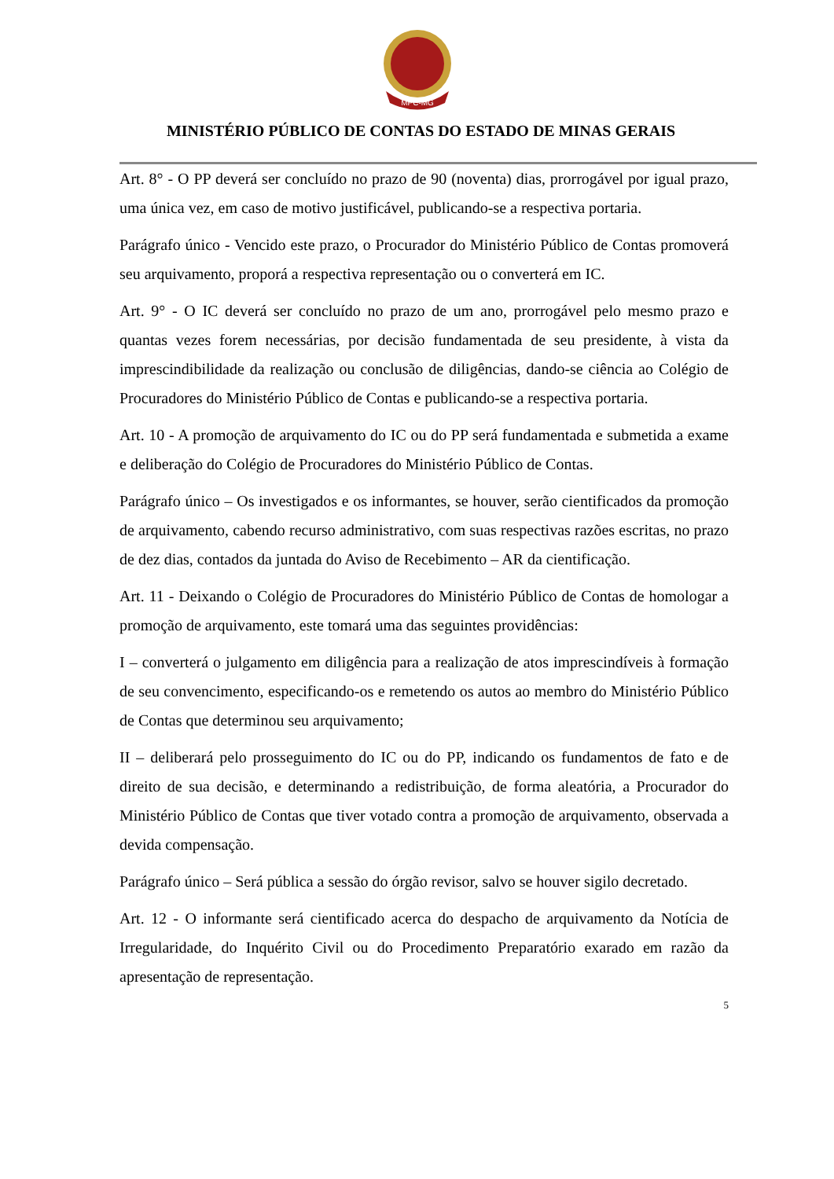MPC-MG
MINISTÉRIO PÚBLICO DE CONTAS DO ESTADO DE MINAS GERAIS
Art. 8° - O PP deverá ser concluído no prazo de 90 (noventa) dias, prorrogável por igual prazo, uma única vez, em caso de motivo justificável, publicando-se a respectiva portaria.
Parágrafo único - Vencido este prazo, o Procurador do Ministério Público de Contas promoverá seu arquivamento, proporá a respectiva representação ou o converterá em IC.
Art. 9° - O IC deverá ser concluído no prazo de um ano, prorrogável pelo mesmo prazo e quantas vezes forem necessárias, por decisão fundamentada de seu presidente, à vista da imprescindibilidade da realização ou conclusão de diligências, dando-se ciência ao Colégio de Procuradores do Ministério Público de Contas e publicando-se a respectiva portaria.
Art. 10 - A promoção de arquivamento do IC ou do PP será fundamentada e submetida a exame e deliberação do Colégio de Procuradores do Ministério Público de Contas.
Parágrafo único – Os investigados e os informantes, se houver, serão cientificados da promoção de arquivamento, cabendo recurso administrativo, com suas respectivas razões escritas, no prazo de dez dias, contados da juntada do Aviso de Recebimento – AR da cientificação.
Art. 11 - Deixando o Colégio de Procuradores do Ministério Público de Contas de homologar a promoção de arquivamento, este tomará uma das seguintes providências:
I – converterá o julgamento em diligência para a realização de atos imprescindíveis à formação de seu convencimento, especificando-os e remetendo os autos ao membro do Ministério Público de Contas que determinou seu arquivamento;
II – deliberará pelo prosseguimento do IC ou do PP, indicando os fundamentos de fato e de direito de sua decisão, e determinando a redistribuição, de forma aleatória, a Procurador do Ministério Público de Contas que tiver votado contra a promoção de arquivamento, observada a devida compensação.
Parágrafo único – Será pública a sessão do órgão revisor, salvo se houver sigilo decretado.
Art. 12 - O informante será cientificado acerca do despacho de arquivamento da Notícia de Irregularidade, do Inquérito Civil ou do Procedimento Preparatório exarado em razão da apresentação de representação.
5